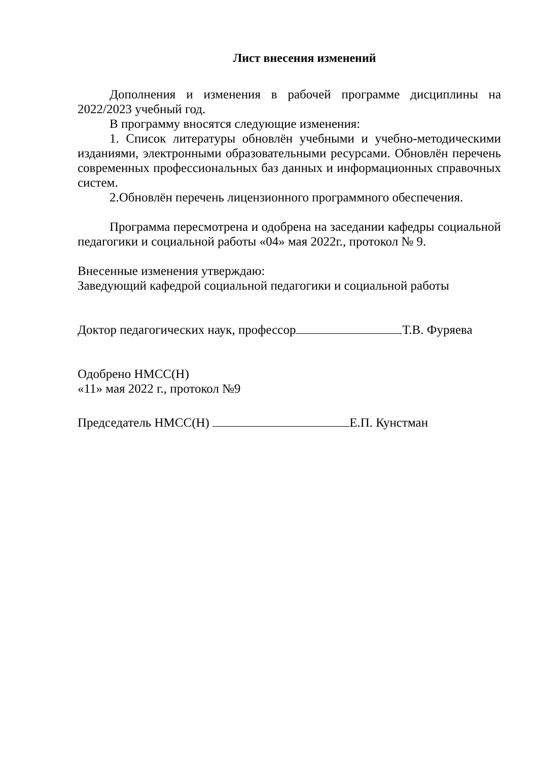Лист внесения изменений
Дополнения и изменения в рабочей программе дисциплины на 2022/2023 учебный год.
В программу вносятся следующие изменения:
1. Список литературы обновлён учебными и учебно-методическими изданиями, электронными образовательными ресурсами. Обновлён перечень современных профессиональных баз данных и информационных справочных систем.
2.Обновлён перечень лицензионного программного обеспечения.
Программа пересмотрена и одобрена на заседании кафедры социальной педагогики и социальной работы «04» мая 2022г., протокол № 9.
Внесенные изменения утверждаю:
Заведующий кафедрой социальной педагогики и социальной работы
Доктор педагогических наук, профессор Т.В. Фуряева
Одобрено НМСС(Н)
«11» мая 2022 г., протокол №9
Председатель НМСС(Н) Е.П. Кунстман